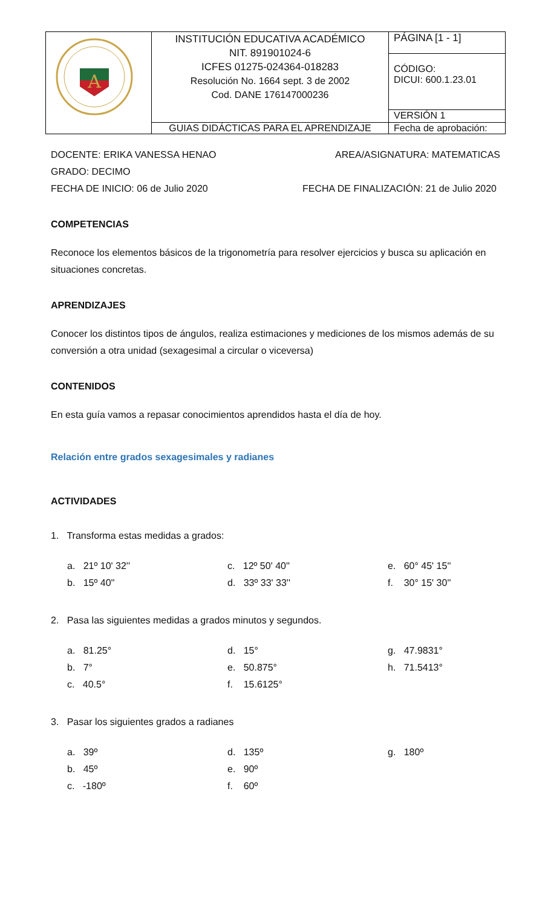| A | INSTITUCIÓN EDUCATIVA ACADÉMICO NIT. 891901024-6 ICFES 01275-024364-018283 Resolución No. 1664 sept. 3 de 2002 Cod. DANE 176147000236 | PÁGINA [1 - 1] |
| | | CÓDIGO: DICUI: 600.1.23.01 |
| | | VERSIÓN 1 |
| | GUIAS DIDÁCTICAS PARA EL APRENDIZAJE | Fecha de aprobación: |
DOCENTE: ERIKA VANESSA HENAO AREA/ASIGNATURA: MATEMATICAS
GRADO: DECIMO
FECHA DE INICIO: 06 de Julio 2020 FECHA DE FINALIZACIÓN: 21 de Julio 2020
COMPETENCIAS
Reconoce los elementos básicos de la trigonometría para resolver ejercicios y busca su aplicación en situaciones concretas.
APRENDIZAJES
Conocer los distintos tipos de ángulos, realiza estimaciones y mediciones de los mismos además de su conversión a otra unidad (sexagesimal a circular o viceversa)
CONTENIDOS
En esta guía vamos a repasar conocimientos aprendidos hasta el día de hoy.
Relación entre grados sexagesimales y radianes
ACTIVIDADES
1. Transforma estas medidas a grados:
a. 21º 10' 32'' c. 12º 50' 40'' e. 60° 45' 15'' b. 15º 40'' d. 33º 33' 33'' f. 30° 15' 30''
2. Pasa las siguientes medidas a grados minutos y segundos.
a. 81.25° d. 15° g. 47.9831° b. 7° e. 50.875° h. 71.5413° c. 40.5° f. 15.6125°
3. Pasar los siguientes grados a radianes
a. 39º d. 135º g. 180º b. 45º e. 90º c. -180º f. 60º